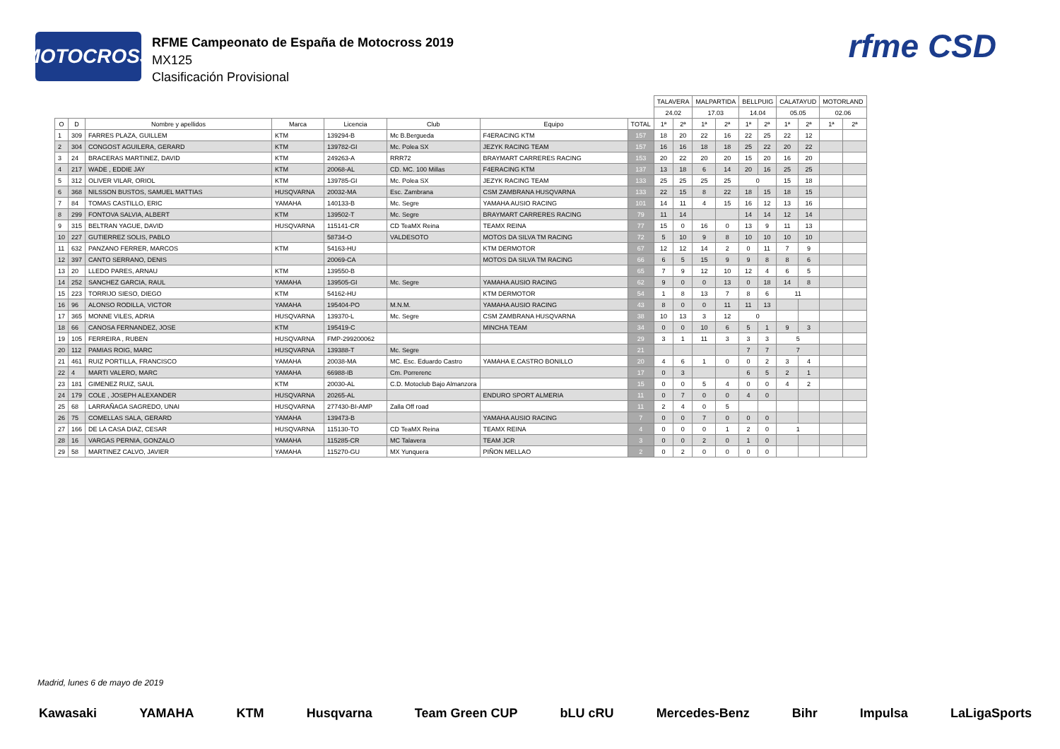MOTOCROSS
RFME Campeonato de España de Motocross 2019
MX125
Clasificación Provisional
rfme CSD
| | | | | | | | | TALAVERA | | MALPARTIDA | | BELLPUIG | | CALATAYUD | | MOTORLAND | |
| --- | --- | --- | --- | --- | --- | --- | --- | --- | --- | --- | --- | --- | --- | --- | --- | --- | --- |
| | | | | | | | | 24.02 | | 17.03 | | 14.04 | | 05.05 | | 02.06 | |
| O | D | Nombre y apellidos | Marca | Licencia | Club | Equipo | TOTAL | 1ª | 2ª | 1ª | 2ª | 1ª | 2ª | 1ª | 2ª | 1ª | 2ª |
| 1 | 309 | FARRES PLAZA, GUILLEM | KTM | 139294-B | Mc B.Bergueda | F4ERACING KTM | 157 | 18 | 20 | 22 | 16 | 22 | 25 | 22 | 12 | | |
| 2 | 304 | CONGOST AGUILERA, GERARD | KTM | 139782-GI | Mc. Polea SX | JEZYK RACING TEAM | 157 | 16 | 16 | 18 | 18 | 25 | 22 | 20 | 22 | | |
| 3 | 24 | BRACERAS MARTINEZ, DAVID | KTM | 249263-A | RRR72 | BRAYMART CARRERES RACING | 153 | 20 | 22 | 20 | 20 | 15 | 20 | 16 | 20 | | |
| 4 | 217 | WADE , EDDIE JAY | KTM | 20068-AL | CD. MC. 100 Millas | F4ERACING KTM | 137 | 13 | 18 | 6 | 14 | 20 | 16 | 25 | 25 | | |
| 5 | 312 | OLIVER VILAR, ORIOL | KTM | 139785-GI | Mc. Polea SX | JEZYK RACING TEAM | 133 | 25 | 25 | 25 | 25 | 0 | | 15 | 18 | | |
| 6 | 368 | NILSSON BUSTOS, SAMUEL MATTIAS | HUSQVARNA | 20032-MA | Esc. Zambrana | CSM ZAMBRANA HUSQVARNA | 133 | 22 | 15 | 8 | 22 | 18 | 15 | 18 | 15 | | |
| 7 | 84 | TOMAS CASTILLO, ERIC | YAMAHA | 140133-B | Mc. Segre | YAMAHA AUSIO RACING | 101 | 14 | 11 | 4 | 15 | 16 | 12 | 13 | 16 | | |
| 8 | 299 | FONTOVA SALVIA, ALBERT | KTM | 139502-T | Mc. Segre | BRAYMART CARRERES RACING | 79 | 11 | 14 | | | 14 | 14 | 12 | 14 | | |
| 9 | 315 | BELTRAN YAGUE, DAVID | HUSQVARNA | 115141-CR | CD TeaMX Reina | TEAMX REINA | 77 | 15 | 0 | 16 | 0 | 13 | 9 | 11 | 13 | | |
| 10 | 227 | GUTIERREZ SOLIS, PABLO | | 58734-O | VALDESOTO | MOTOS DA SILVA TM RACING | 72 | 5 | 10 | 9 | 8 | 10 | 10 | 10 | 10 | | |
| 11 | 632 | PANZANO FERRER, MARCOS | KTM | 54163-HU | | KTM DERMOTOR | 67 | 12 | 12 | 14 | 2 | 0 | 11 | 7 | 9 | | |
| 12 | 397 | CANTO SERRANO, DENIS | | 20069-CA | | MOTOS DA SILVA TM RACING | 66 | 6 | 5 | 15 | 9 | 9 | 8 | 8 | 6 | | |
| 13 | 20 | LLEDO PARES, ARNAU | KTM | 139550-B | | | 65 | 7 | 9 | 12 | 10 | 12 | 4 | 6 | 5 | | |
| 14 | 252 | SANCHEZ GARCIA, RAUL | YAMAHA | 139505-GI | Mc. Segre | YAMAHA AUSIO RACING | 62 | 9 | 0 | 0 | 13 | 0 | 18 | 14 | 8 | | |
| 15 | 223 | TORRIJO SIESO, DIEGO | KTM | 54162-HU | | KTM DERMOTOR | 54 | 1 | 8 | 13 | 7 | 8 | 6 | 11 | | | |
| 16 | 96 | ALONSO RODILLA, VICTOR | YAMAHA | 195404-PO | M.N.M. | YAMAHA AUSIO RACING | 43 | 8 | 0 | 0 | 11 | 11 | 13 | | | | |
| 17 | 365 | MONNE VILES, ADRIA | HUSQVARNA | 139370-L | Mc. Segre | CSM ZAMBRANA HUSQVARNA | 38 | 10 | 13 | 3 | 12 | 0 | | | | | |
| 18 | 66 | CANOSA FERNANDEZ, JOSE | KTM | 195419-C | | MINCHA TEAM | 34 | 0 | 0 | 10 | 6 | 5 | 1 | 9 | 3 | | |
| 19 | 105 | FERREIRA , RUBEN | HUSQVARNA | FMP-299200062 | | | 29 | 3 | 1 | 11 | 3 | 3 | 3 | 5 | | | |
| 20 | 112 | PAMIAS ROIG, MARC | HUSQVARNA | 139388-T | Mc. Segre | | 21 | | | | | 7 | 7 | 7 | | | |
| 21 | 461 | RUIZ PORTILLA, FRANCISCO | YAMAHA | 20038-MA | MC. Esc. Eduardo Castro | YAMAHA E.CASTRO BONILLO | 20 | 4 | 6 | 1 | 0 | 0 | 2 | 3 | 4 | | |
| 22 | 4 | MARTI VALERO, MARC | YAMAHA | 66988-IB | Cm. Porrerenc | | 17 | 0 | 3 | | | 6 | 5 | 2 | 1 | | |
| 23 | 181 | GIMENEZ RUIZ, SAUL | KTM | 20030-AL | C.D. Motoclub Bajo Almanzora | | 15 | 0 | 0 | 5 | 4 | 0 | 0 | 4 | 2 | | |
| 24 | 179 | COLE , JOSEPH ALEXANDER | HUSQVARNA | 20265-AL | | ENDURO SPORT ALMERIA | 11 | 0 | 7 | 0 | 0 | 4 | 0 | | | | |
| 25 | 68 | LARRAÑAGA SAGREDO, UNAI | HUSQVARNA | 277430-BI-AMP | Zalla Off road | | 11 | 2 | 4 | 0 | 5 | | | | | | |
| 26 | 75 | COMELLAS SALA, GERARD | YAMAHA | 139473-B | | YAMAHA AUSIO RACING | 7 | 0 | 0 | 7 | 0 | 0 | 0 | | | | |
| 27 | 166 | DE LA CASA DIAZ, CESAR | HUSQVARNA | 115130-TO | CD TeaMX Reina | TEAMX REINA | 4 | 0 | 0 | 0 | 1 | 2 | 0 | 1 | | | |
| 28 | 16 | VARGAS PERNIA, GONZALO | YAMAHA | 115285-CR | MC Talavera | TEAM JCR | 3 | 0 | 0 | 2 | 0 | 1 | 0 | | | | |
| 29 | 58 | MARTINEZ CALVO, JAVIER | YAMAHA | 115270-GU | MX Yunquera | PIÑON MELLAO | 2 | 0 | 2 | 0 | 0 | 0 | 0 | | | | |
Madrid, lunes 6 de mayo de 2019
Kawasaki YAMAHA KTM Husqvarna Team Green CUP bLU cRU Mercedes-Benz Bihr Impulsa LaLigaSports